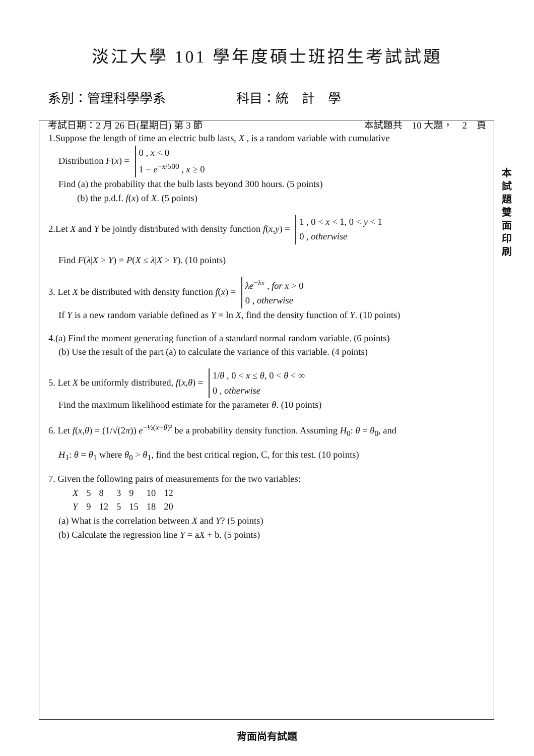淡江大學 101 學年度碩士班招生考試試題
系別：管理科學學系 科目：統　計　學
考試日期：2 月 26 日(星期日) 第 3 節 本試題共　10 大題，　2　頁
1.Suppose the length of time an electric bulb lasts, X , is a random variable with cumulative
Distribution F(x) = 0 , x < 0
1 − e<sup>−x/500</sup> , x ≥ 0
Find (a) the probability that the bulb lasts beyond 300 hours. (5 points)
(b) the p.d.f. f(x) of X. (5 points)
2.Let X and Y be jointly distributed with density function f(x,y) = 1 , 0 < x < 1, 0 < y < 1
0 , otherwise
Find F(λ|X > Y) = P(X ≤ λ|X > Y). (10 points)
3. Let X be distributed with density function f(x) = λe<sup>−λx</sup> , for x > 0
0 , otherwise
If Y is a new random variable defined as Y = ln X, find the density function of Y. (10 points)
4.(a) Find the moment generating function of a standard normal random variable. (6 points)
(b) Use the result of the part (a) to calculate the variance of this variable. (4 points)
5. Let X be uniformly distributed, f(x,θ) = 1/θ , 0 < x ≤ θ, 0 < θ < ∞
0 , otherwise
Find the maximum likelihood estimate for the parameter θ. (10 points)
6. Let f(x,θ) = (1/√(2π)) e<sup>−½(x−θ)²</sup> be a probability density function. Assuming H<sub>0</sub>: θ = θ<sub>0</sub>, and
H<sub>1</sub>: θ = θ<sub>1</sub> where θ<sub>0</sub> > θ<sub>1</sub>, find the best critical region, C, for this test. (10 points)
7. Given the following pairs of measurements for the two variables:
| X | 5 | 8 | 3 | 9 | 10 | 12 |
| Y | 9 | 12 | 5 | 15 | 18 | 20 |
(a) What is the correlation between X and Y? (5 points)
(b) Calculate the regression line Y = aX + b. (5 points)
本試題雙面印刷
背面尚有試題